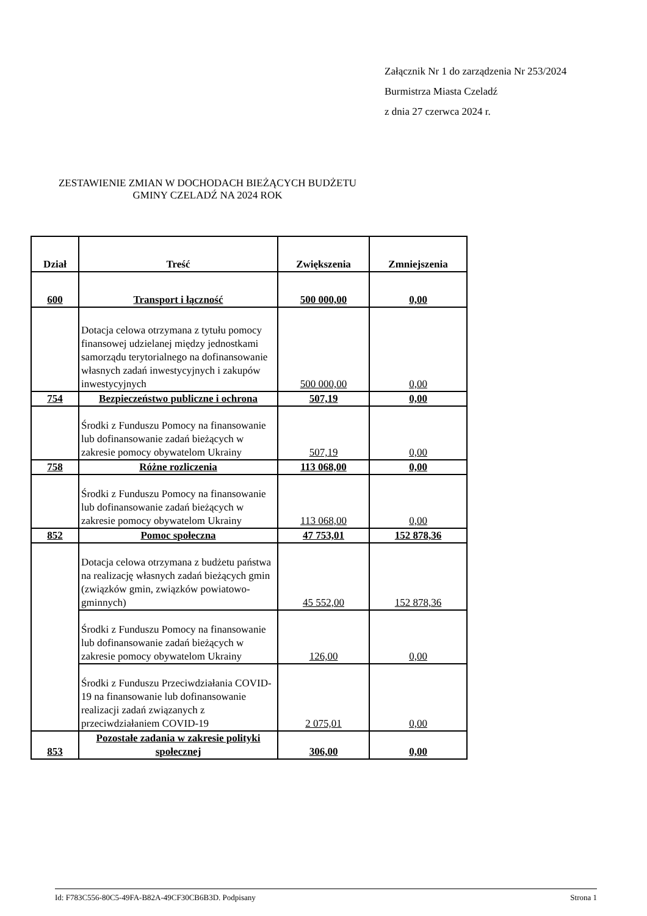Załącznik Nr 1 do zarządzenia Nr 253/2024
Burmistrza Miasta Czeladź
z dnia 27 czerwca 2024 r.
ZESTAWIENIE ZMIAN W DOCHODACH BIEŻĄCYCH BUDŻETU GMINY CZELADŹ NA 2024 ROK
| Dział | Treść | Zwiększenia | Zmniejszenia |
| --- | --- | --- | --- |
| 600 | Transport i łączność | 500 000,00 | 0,00 |
| | Dotacja celowa otrzymana z tytułu pomocy finansowej udzielanej między jednostkami samorządu terytorialnego na dofinansowanie własnych zadań inwestycyjnych i zakupów inwestycyjnych | 500 000,00 | 0,00 |
| 754 | Bezpieczeństwo publiczne i ochrona | 507,19 | 0,00 |
| | Środki z Funduszu Pomocy na finansowanie lub dofinansowanie zadań bieżących w zakresie pomocy obywatelom Ukrainy | 507,19 | 0,00 |
| 758 | Różne rozliczenia | 113 068,00 | 0,00 |
| | Środki z Funduszu Pomocy na finansowanie lub dofinansowanie zadań bieżących w zakresie pomocy obywatelom Ukrainy | 113 068,00 | 0,00 |
| 852 | Pomoc społeczna | 47 753,01 | 152 878,36 |
| | Dotacja celowa otrzymana z budżetu państwa na realizację własnych zadań bieżących gmin (związków gmin, związków powiatowo-gminnych) | 45 552,00 | 152 878,36 |
| | Środki z Funduszu Pomocy na finansowanie lub dofinansowanie zadań bieżących w zakresie pomocy obywatelom Ukrainy | 126,00 | 0,00 |
| | Środki z Funduszu Przeciwdziałania COVID-19 na finansowanie lub dofinansowanie realizacji zadań związanych z przeciwdziałaniem COVID-19 | 2 075,01 | 0,00 |
| 853 | Pozostałe zadania w zakresie polityki społecznej | 306,00 | 0,00 |
Id: F783C556-80C5-49FA-B82A-49CF30CB6B3D. Podpisany Strona 1